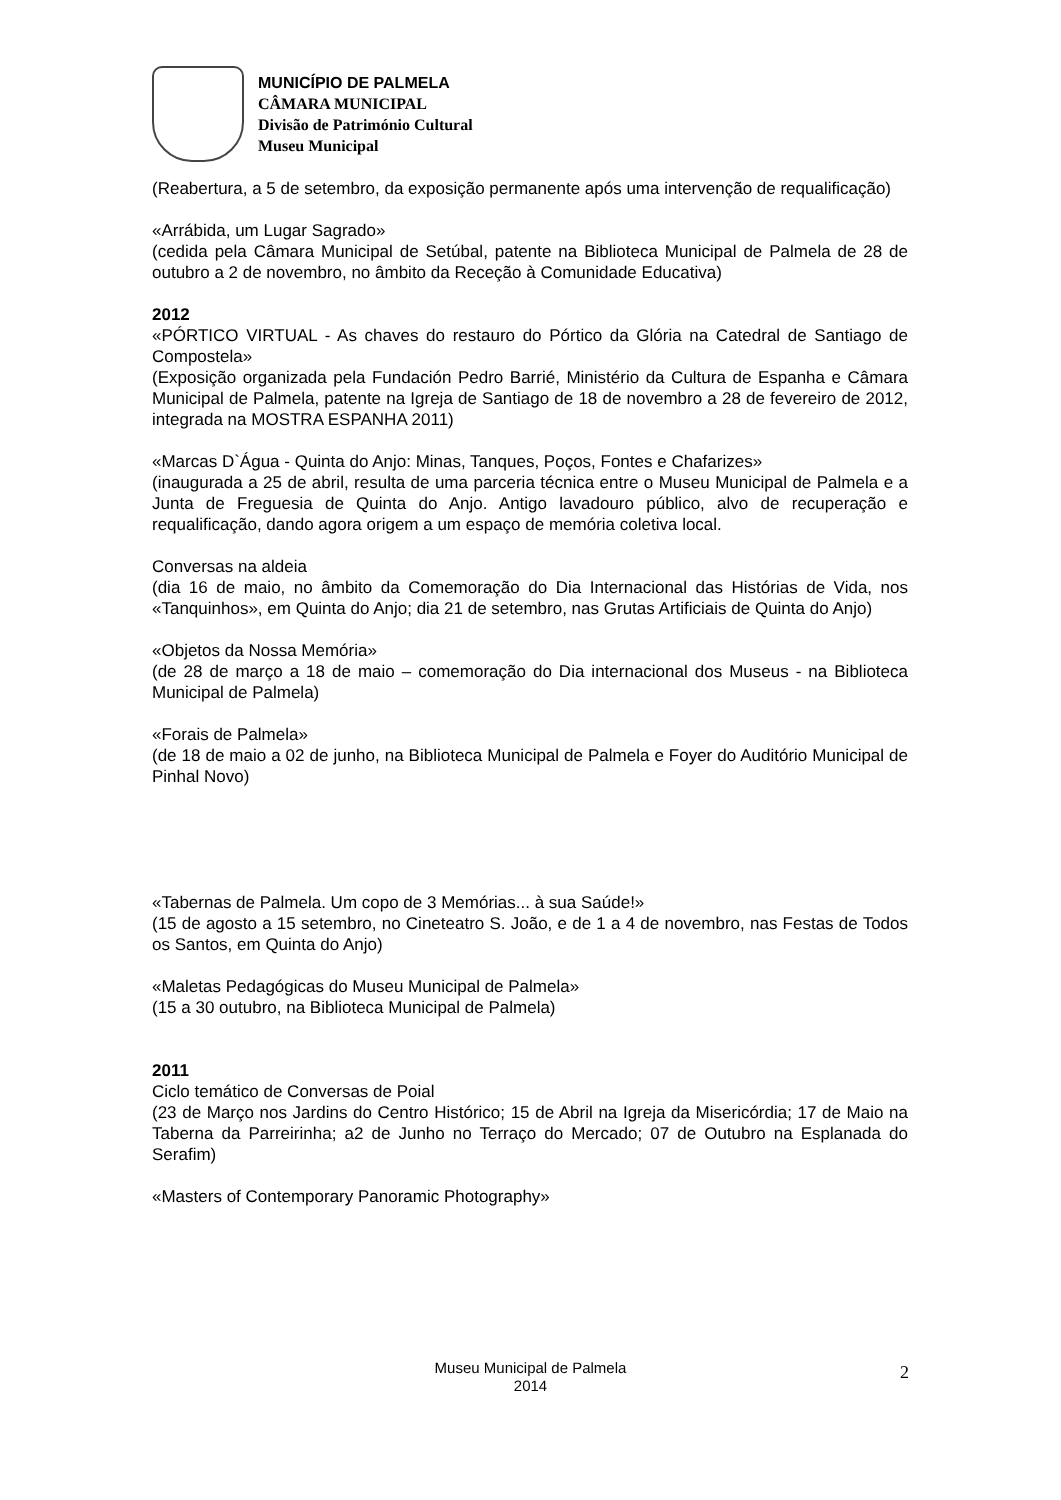MUNICÍPIO DE PALMELA
CÂMARA MUNICIPAL
Divisão de Património Cultural
Museu Municipal
(Reabertura, a 5 de setembro, da exposição permanente após uma intervenção de requalificação)
«Arrábida, um Lugar Sagrado»
(cedida pela Câmara Municipal de Setúbal, patente na Biblioteca Municipal de Palmela de 28 de outubro a 2 de novembro, no âmbito da Receção à Comunidade Educativa)
2012
«PÓRTICO VIRTUAL - As chaves do restauro do Pórtico da Glória na Catedral de Santiago de Compostela»
(Exposição organizada pela Fundación Pedro Barrié, Ministério da Cultura de Espanha e Câmara Municipal de Palmela, patente na Igreja de Santiago de 18 de novembro a 28 de fevereiro de 2012, integrada na MOSTRA ESPANHA 2011)
«Marcas D`Água - Quinta do Anjo: Minas, Tanques, Poços, Fontes e Chafarizes»
(inaugurada a 25 de abril, resulta de uma parceria técnica entre o Museu Municipal de Palmela e a Junta de Freguesia de Quinta do Anjo. Antigo lavadouro público, alvo de recuperação e requalificação, dando agora origem a um espaço de memória coletiva local.
Conversas na aldeia
(dia 16 de maio, no âmbito da Comemoração do Dia Internacional das Histórias de Vida, nos «Tanquinhos», em Quinta do Anjo; dia 21 de setembro, nas Grutas Artificiais de Quinta do Anjo)
«Objetos da Nossa Memória»
(de 28 de março a 18 de maio – comemoração do Dia internacional dos Museus - na Biblioteca Municipal de Palmela)
«Forais de Palmela»
(de 18 de maio a 02 de junho, na Biblioteca Municipal de Palmela e Foyer do Auditório Municipal de Pinhal Novo)
«Tabernas de Palmela. Um copo de 3 Memórias... à sua Saúde!»
(15 de agosto a 15 setembro, no Cineteatro S. João, e de 1 a 4 de novembro, nas Festas de Todos os Santos, em Quinta do Anjo)
«Maletas Pedagógicas do Museu Municipal de Palmela»
(15 a 30 outubro, na Biblioteca Municipal de Palmela)
2011
Ciclo temático de Conversas de Poial
(23 de Março nos Jardins do Centro Histórico; 15 de Abril na Igreja da Misericórdia; 17 de Maio na Taberna da Parreirinha; a2 de Junho no Terraço do Mercado; 07 de Outubro na Esplanada do Serafim)
«Masters of Contemporary Panoramic Photography»
Museu Municipal de Palmela
2014
2